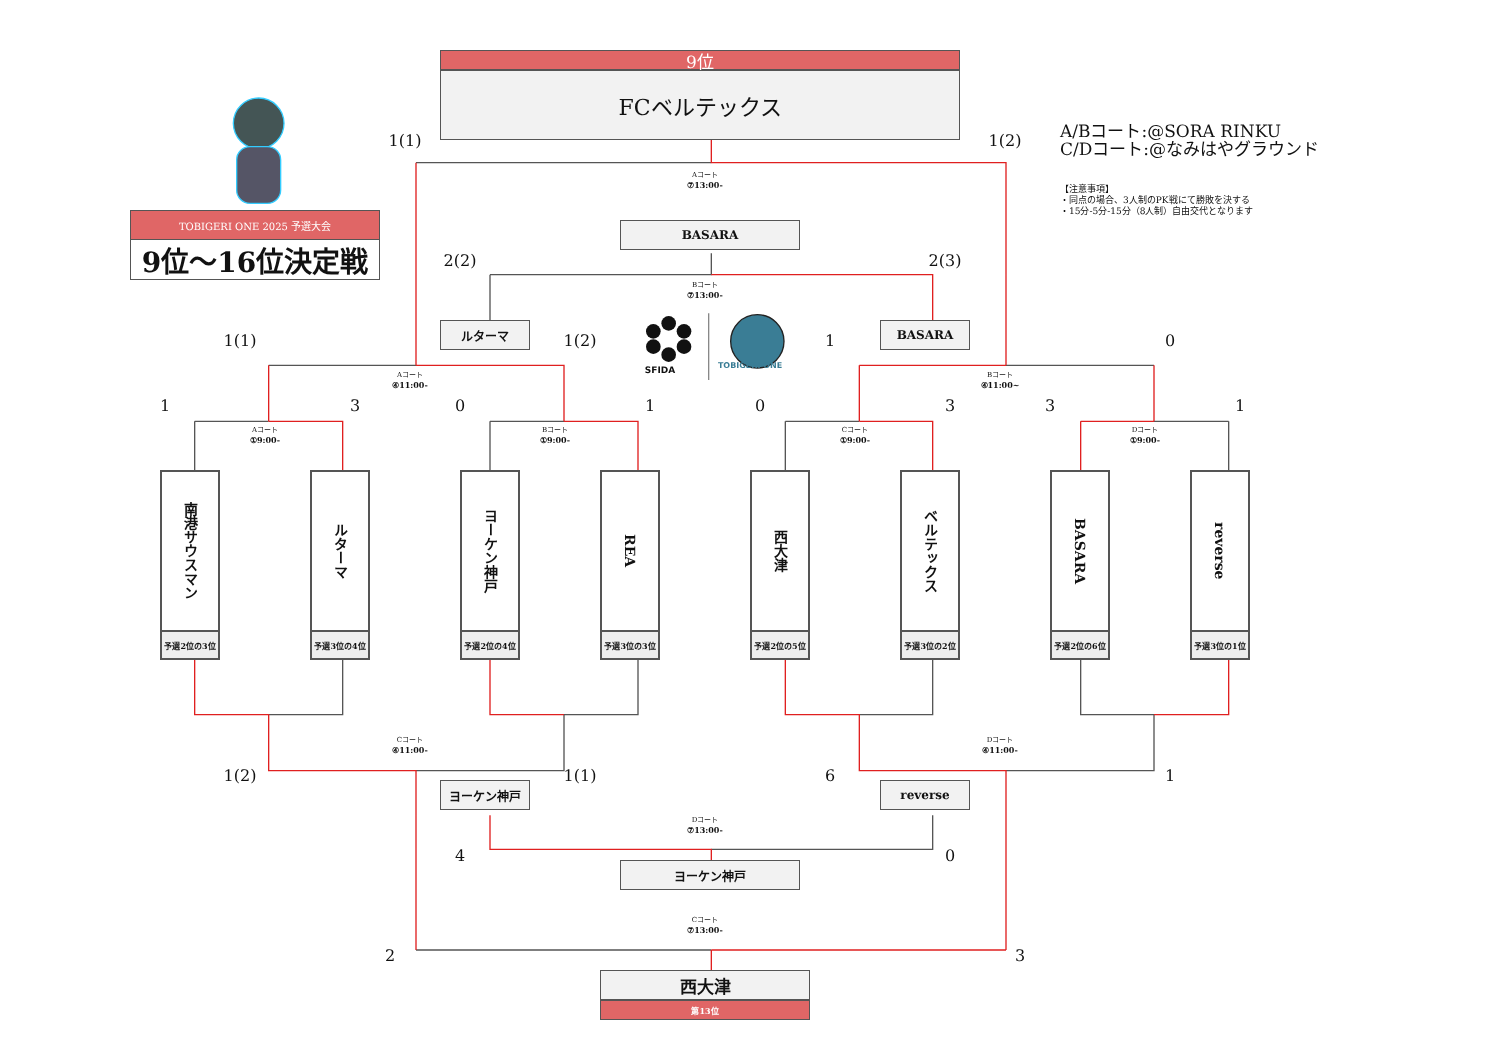9位
FCベルテックス
1(1)
1(2)
A/Bコート:@SORA RINKU
C/Dコート:@なみはやグラウンド
【注意事項】
・同点の場合、3人制のPK戦にて勝敗を決する
・15分-5分-15分（8人制）自由交代となります
TOBIGERI ONE 2025 予選大会
9位～16位決定戦
Aコート
⑦13:00-
BASARA
2(2)
2(3)
Bコート
⑦13:00-
ルターマ
SFIDA
TOBIGERI ONE
BASARA
1(1)
1(2)
1
0
Aコート
④11:00-
Bコート
④11:00~
1
3
0
1
0
3
3
1
Aコート
①9:00-
Bコート
①9:00-
Cコート
①9:00-
Dコート
①9:00-
南港サウスマン
予選2位の3位
ルターマ
予選3位の4位
ヨーケン神戸
予選2位の4位
REA
予選3位の3位
西大津
予選2位の5位
ベルテックス
予選3位の2位
BASARA
予選2位の6位
reverse
予選3位の1位
Cコート
④11:00-
Dコート
④11:00-
1(2)
1(1)
6
1
ヨーケン神戸
reverse
Dコート
⑦13:00-
4
0
ヨーケン神戸
Cコート
⑦13:00-
2
3
西大津
第13位